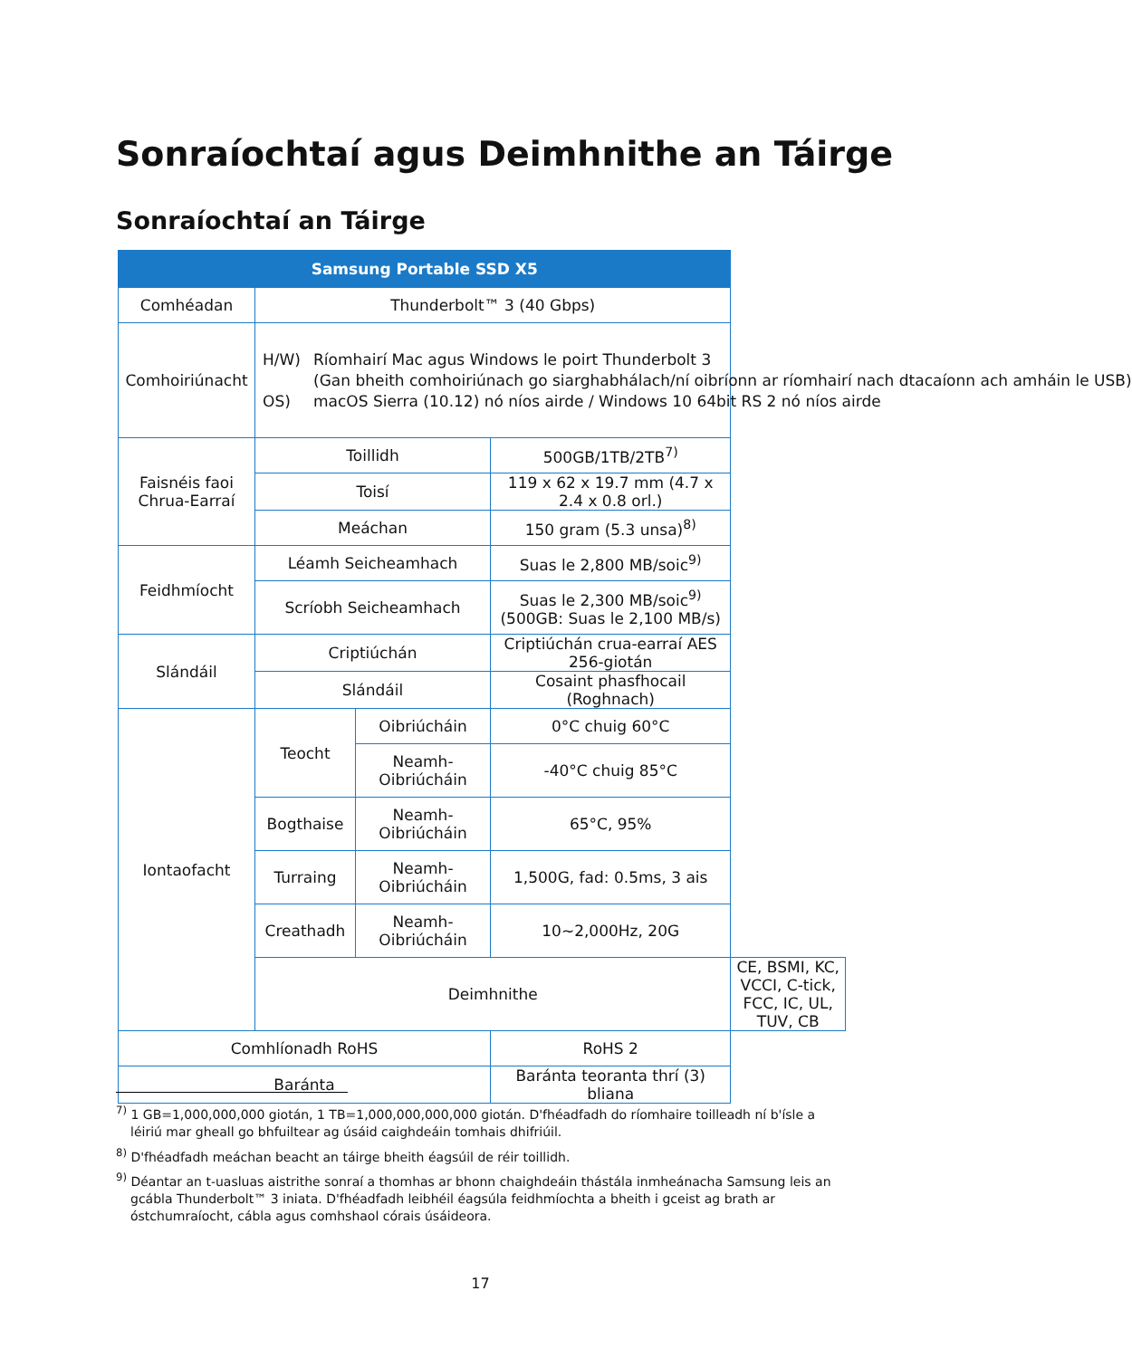Sonraíochtaí agus Deimhnithe an Táirge
Sonraíochtaí an Táirge
| Samsung Portable SSD X5 | | | | |
| --- | --- | --- | --- | --- |
| Comhéadan | Thunderbolt™ 3 (40 Gbps) | | | |
| Comhoiriúnacht | H/W) Ríomhairí Mac agus Windows le poirt Thunderbolt 3 (Gan bheith comhoiriúnach go siarghabhálach/ní oibríonn ar ríomhairí nach dtacaíonn ach amháin le USB) OS) macOS Sierra (10.12) nó níos airde / Windows 10 64bit RS 2 nó níos airde | | | |
| Faisnéis faoi Chrua-Earraí | Toillidh | | 500GB/1TB/2TB<sup>7)</sup> | |
| | Toisí | | 119 x 62 x 19.7 mm (4.7 x 2.4 x 0.8 orl.) | |
| | Meáchan | | 150 gram (5.3 unsa)<sup>8)</sup> | |
| Feidhmíocht | Léamh Seicheamhach | | Suas le 2,800 MB/soic<sup>9)</sup> | |
| | Scríobh Seicheamhach | | Suas le 2,300 MB/soic<sup>9)</sup> (500GB: Suas le 2,100 MB/s) | |
| Slándáil | Criptiúchán | | Criptiúchán crua-earraí AES 256-giotán | |
| | Slándáil | | Cosaint phasfhocail (Roghnach) | |
| Iontaofacht | Teocht | Oibriúcháin | 0°C chuig 60°C | |
| | | Neamh- Oibriúcháin | -40°C chuig 85°C | |
| | Bogthaise | Neamh- Oibriúcháin | 65°C, 95% | |
| | Turraing | Neamh- Oibriúcháin | 1,500G, fad: 0.5ms, 3 ais | |
| | Creathadh | Neamh- Oibriúcháin | 10~2,000Hz, 20G | |
| | Deimhnithe | | | CE, BSMI, KC, VCCI, C-tick, FCC, IC, UL, TUV, CB |
| Comhlíonadh RoHS | | | RoHS 2 | |
| Baránta | | | Baránta teoranta thrí (3) bliana | |
<sup>7)</sup> 1 GB=1,000,000,000 giotán, 1 TB=1,000,000,000,000 giotán. D'fhéadfadh do ríomhaire toilleadh ní b'ísle a léiriú mar gheall go bhfuiltear ag úsáid caighdeáin tomhais dhifriúil.
<sup>8)</sup> D'fhéadfadh meáchan beacht an táirge bheith éagsúil de réir toillidh.
<sup>9)</sup> Déantar an t-uasluas aistrithe sonraí a thomhas ar bhonn chaighdeáin thástála inmheánacha Samsung leis an gcábla Thunderbolt™ 3 iniata. D'fhéadfadh leibhéil éagsúla feidhmíochta a bheith i gceist ag brath ar óstchumraíocht, cábla agus comhshaol córais úsáideora.
17